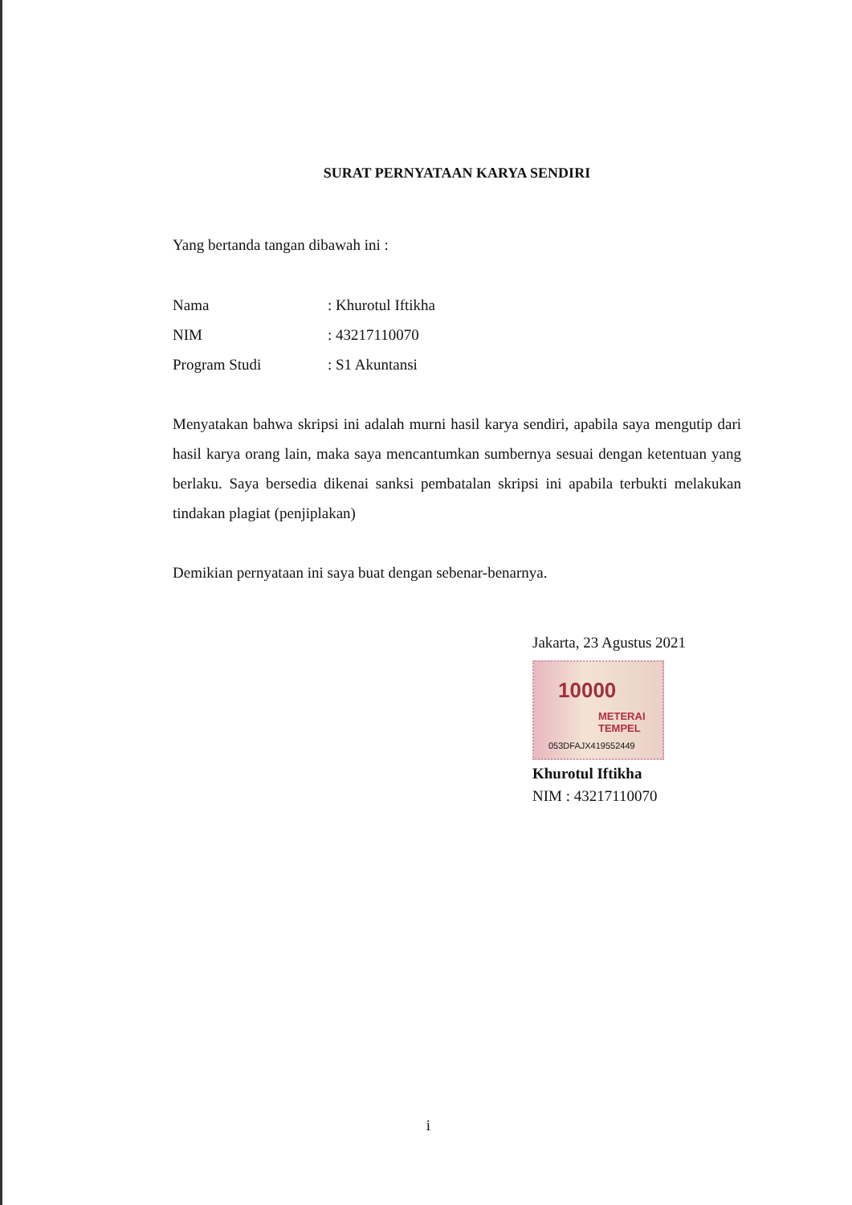SURAT PERNYATAAN KARYA SENDIRI
Yang bertanda tangan dibawah ini :
| Nama | : Khurotul Iftikha |
| NIM | : 43217110070 |
| Program Studi | : S1 Akuntansi |
Menyatakan bahwa skripsi ini adalah murni hasil karya sendiri, apabila saya mengutip dari hasil karya orang lain, maka saya mencantumkan sumbernya sesuai dengan ketentuan yang berlaku. Saya bersedia dikenai sanksi pembatalan skripsi ini apabila terbukti melakukan tindakan plagiat (penjiplakan)
Demikian pernyataan ini saya buat dengan sebenar-benarnya.
Jakarta, 23 Agustus 2021
10000
METERAI TEMPEL
053DFAJX419552449
Khurotul Iftikha
NIM : 43217110070
i